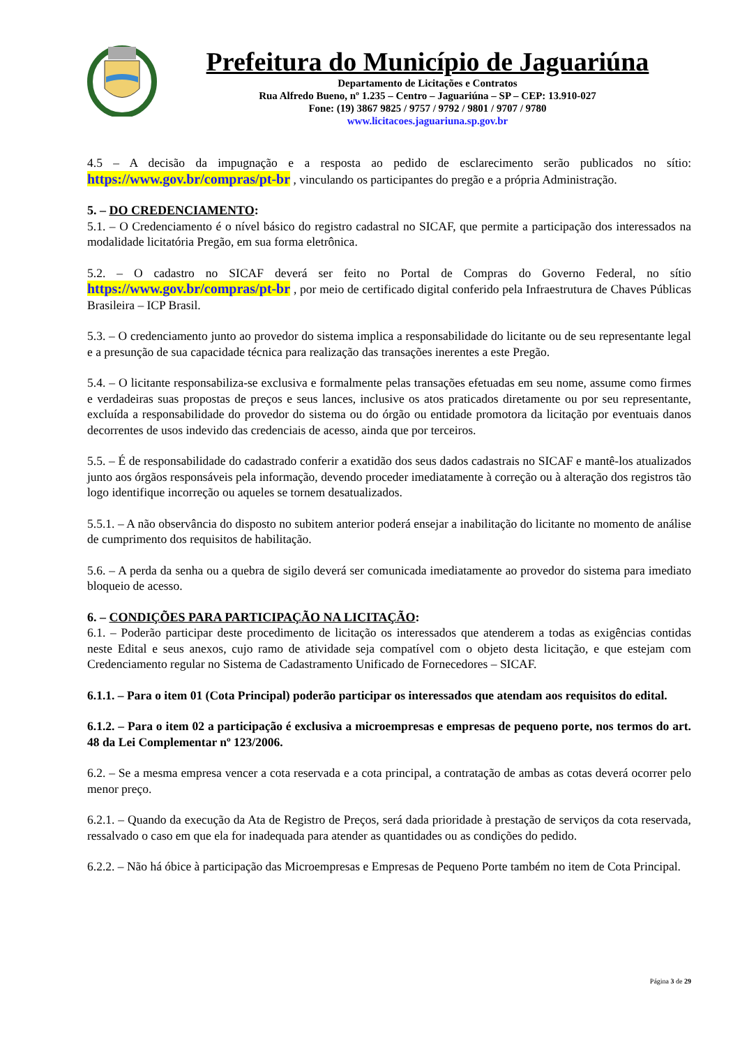Prefeitura do Município de Jaguariúna
Departamento de Licitações e Contratos
Rua Alfredo Bueno, nº 1.235 – Centro – Jaguariúna – SP – CEP: 13.910-027
Fone: (19) 3867 9825 / 9757 / 9792 / 9801 / 9707 / 9780
www.licitacoes.jaguariuna.sp.gov.br
4.5 – A decisão da impugnação e a resposta ao pedido de esclarecimento serão publicados no sítio: https://www.gov.br/compras/pt-br , vinculando os participantes do pregão e a própria Administração.
5. – DO CREDENCIAMENTO:
5.1. – O Credenciamento é o nível básico do registro cadastral no SICAF, que permite a participação dos interessados na modalidade licitatória Pregão, em sua forma eletrônica.
5.2. – O cadastro no SICAF deverá ser feito no Portal de Compras do Governo Federal, no sítio https://www.gov.br/compras/pt-br , por meio de certificado digital conferido pela Infraestrutura de Chaves Públicas Brasileira – ICP Brasil.
5.3. – O credenciamento junto ao provedor do sistema implica a responsabilidade do licitante ou de seu representante legal e a presunção de sua capacidade técnica para realização das transações inerentes a este Pregão.
5.4. – O licitante responsabiliza-se exclusiva e formalmente pelas transações efetuadas em seu nome, assume como firmes e verdadeiras suas propostas de preços e seus lances, inclusive os atos praticados diretamente ou por seu representante, excluída a responsabilidade do provedor do sistema ou do órgão ou entidade promotora da licitação por eventuais danos decorrentes de usos indevido das credenciais de acesso, ainda que por terceiros.
5.5. – É de responsabilidade do cadastrado conferir a exatidão dos seus dados cadastrais no SICAF e mantê-los atualizados junto aos órgãos responsáveis pela informação, devendo proceder imediatamente à correção ou à alteração dos registros tão logo identifique incorreção ou aqueles se tornem desatualizados.
5.5.1. – A não observância do disposto no subitem anterior poderá ensejar a inabilitação do licitante no momento de análise de cumprimento dos requisitos de habilitação.
5.6. – A perda da senha ou a quebra de sigilo deverá ser comunicada imediatamente ao provedor do sistema para imediato bloqueio de acesso.
6. – CONDIÇÕES PARA PARTICIPAÇÃO NA LICITAÇÃO:
6.1. – Poderão participar deste procedimento de licitação os interessados que atenderem a todas as exigências contidas neste Edital e seus anexos, cujo ramo de atividade seja compatível com o objeto desta licitação, e que estejam com Credenciamento regular no Sistema de Cadastramento Unificado de Fornecedores – SICAF.
6.1.1. – Para o item 01 (Cota Principal) poderão participar os interessados que atendam aos requisitos do edital.
6.1.2. – Para o item 02 a participação é exclusiva a microempresas e empresas de pequeno porte, nos termos do art. 48 da Lei Complementar nº 123/2006.
6.2. – Se a mesma empresa vencer a cota reservada e a cota principal, a contratação de ambas as cotas deverá ocorrer pelo menor preço.
6.2.1. – Quando da execução da Ata de Registro de Preços, será dada prioridade à prestação de serviços da cota reservada, ressalvado o caso em que ela for inadequada para atender as quantidades ou as condições do pedido.
6.2.2. – Não há óbice à participação das Microempresas e Empresas de Pequeno Porte também no item de Cota Principal.
Página 3 de 29